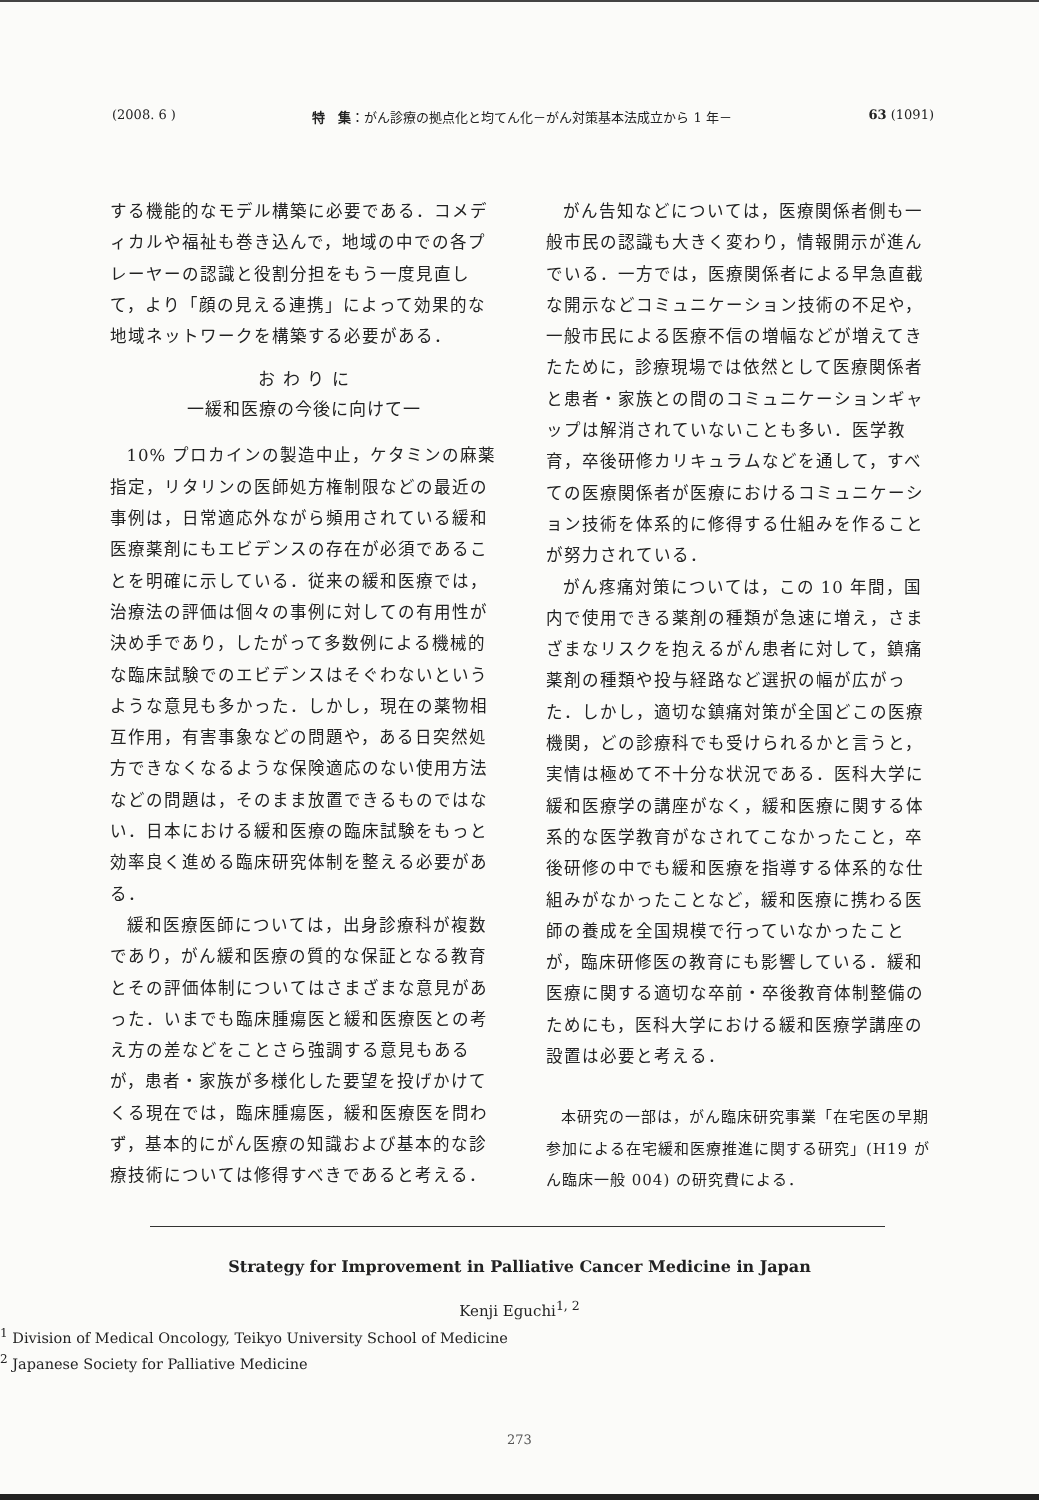(2008. 6 ) 特　集：がん診療の拠点化と均てん化－がん対策基本法成立から 1 年－ 63 (1091)
する機能的なモデル構築に必要である．コメディカルや福祉も巻き込んで，地域の中での各プレーヤーの認識と役割分担をもう一度見直して，より「顔の見える連携」によって効果的な地域ネットワークを構築する必要がある．
お わ り に
一緩和医療の今後に向けて一
10% プロカインの製造中止，ケタミンの麻薬指定，リタリンの医師処方権制限などの最近の事例は，日常適応外ながら頻用されている緩和医療薬剤にもエビデンスの存在が必須であることを明確に示している．従来の緩和医療では，治療法の評価は個々の事例に対しての有用性が決め手であり，したがって多数例による機械的な臨床試験でのエビデンスはそぐわないというような意見も多かった．しかし，現在の薬物相互作用，有害事象などの問題や，ある日突然処方できなくなるような保険適応のない使用方法などの問題は，そのまま放置できるものではない．日本における緩和医療の臨床試験をもっと効率良く進める臨床研究体制を整える必要がある．
緩和医療医師については，出身診療科が複数であり，がん緩和医療の質的な保証となる教育とその評価体制についてはさまざまな意見があった．いまでも臨床腫瘍医と緩和医療医との考え方の差などをことさら強調する意見もあるが，患者・家族が多様化した要望を投げかけてくる現在では，臨床腫瘍医，緩和医療医を問わず，基本的にがん医療の知識および基本的な診療技術については修得すべきであると考える．
がん告知などについては，医療関係者側も一般市民の認識も大きく変わり，情報開示が進んでいる．一方では，医療関係者による早急直截な開示などコミュニケーション技術の不足や，一般市民による医療不信の増幅などが増えてきたために，診療現場では依然として医療関係者と患者・家族との間のコミュニケーションギャップは解消されていないことも多い．医学教育，卒後研修カリキュラムなどを通して，すべての医療関係者が医療におけるコミュニケーション技術を体系的に修得する仕組みを作ることが努力されている．
がん疼痛対策については，この 10 年間，国内で使用できる薬剤の種類が急速に増え，さまざまなリスクを抱えるがん患者に対して，鎮痛薬剤の種類や投与経路など選択の幅が広がった．しかし，適切な鎮痛対策が全国どこの医療機関，どの診療科でも受けられるかと言うと，実情は極めて不十分な状況である．医科大学に緩和医療学の講座がなく，緩和医療に関する体系的な医学教育がなされてこなかったこと，卒後研修の中でも緩和医療を指導する体系的な仕組みがなかったことなど，緩和医療に携わる医師の養成を全国規模で行っていなかったことが，臨床研修医の教育にも影響している．緩和医療に関する適切な卒前・卒後教育体制整備のためにも，医科大学における緩和医療学講座の設置は必要と考える．
本研究の一部は，がん臨床研究事業「在宅医の早期参加による在宅緩和医療推進に関する研究」(H19 がん臨床一般 004) の研究費による．
Strategy for Improvement in Palliative Cancer Medicine in Japan
Kenji Eguchi<sup>1, 2</sup>
<sup>1</sup> Division of Medical Oncology, Teikyo University School of Medicine
<sup>2</sup> Japanese Society for Palliative Medicine
273